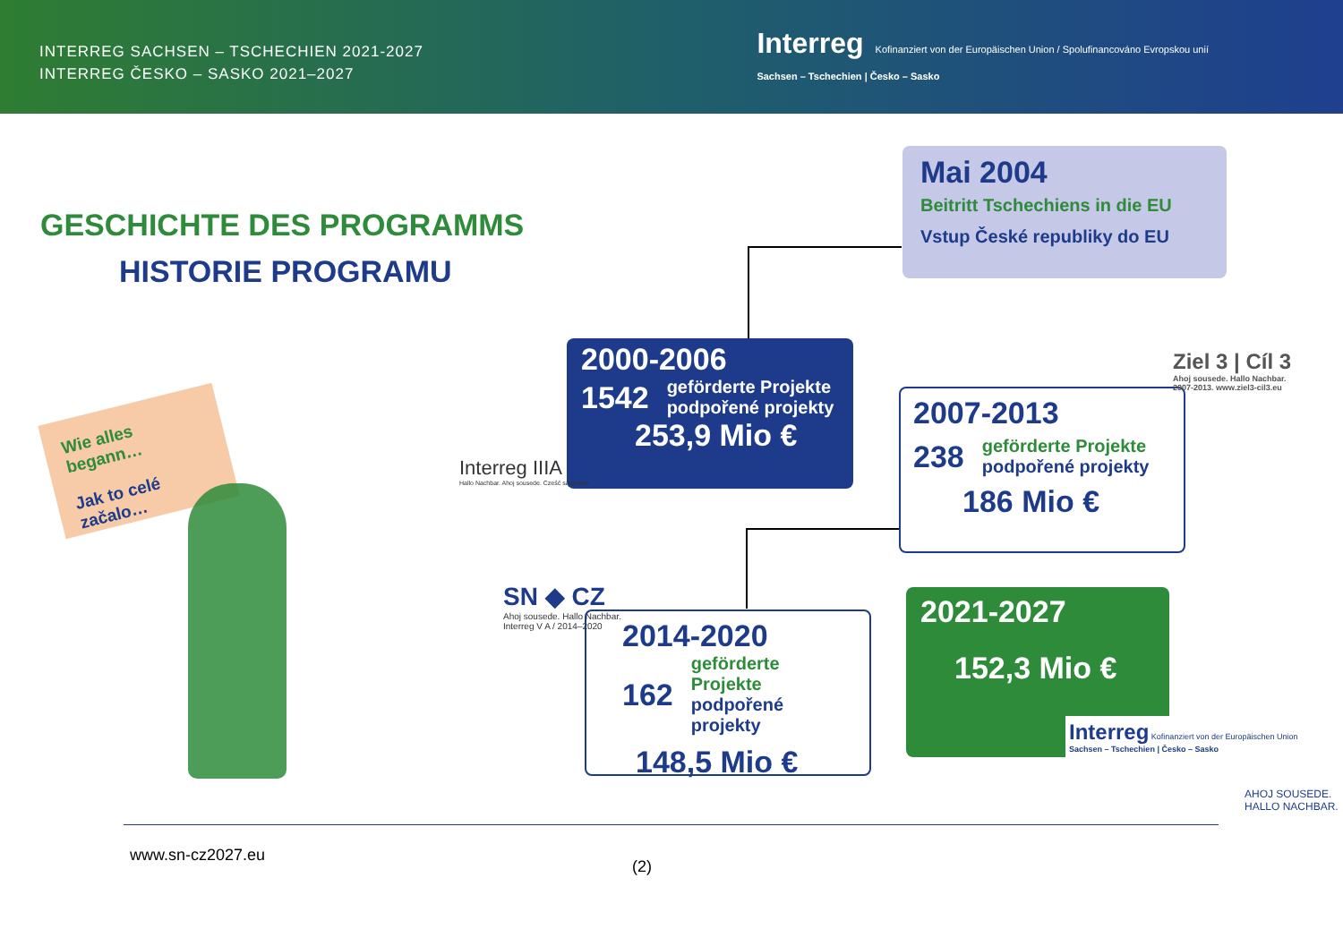INTERREG SACHSEN – TSCHECHIEN 2021-2027
INTERREG ČESKO – SASKO 2021–2027
Interreg Kofinanziert von der Europäischen Union / Spolufinancováno Evropskou unií
Sachsen – Tschechien | Česko – Sasko
GESCHICHTE DES PROGRAMMS
HISTORIE PROGRAMU
Mai 2004
Beitritt Tschechiens in die EU
Vstup České republiky do EU
2000-2006
1542 geförderte Projekte
podpořené projekty
253,9 Mio €
Interreg IIIA
Hallo Nachbar. Ahoj sousede. Cześć sąsiedzie.
2007-2013
238 geförderte Projekte
podpořené projekty
186 Mio €
Ziel 3 | Cíl 3
Ahoj sousede. Hallo Nachbar.
2007-2013. www.ziel3-cil3.eu
SN ◆ CZ
Ahoj sousede. Hallo Nachbar.
Interreg V A / 2014–2020
2014-2020
162 geförderte Projekte
podpořené projekty
148,5 Mio €
2021-2027
152,3 Mio €
Interreg Kofinanziert von der Europäischen Union
Sachsen – Tschechien | Česko – Sasko
Wie alles begann…
Jak to celé začalo…
AHOJ SOUSEDE.
HALLO NACHBAR.
www.sn-cz2027.eu
(2)